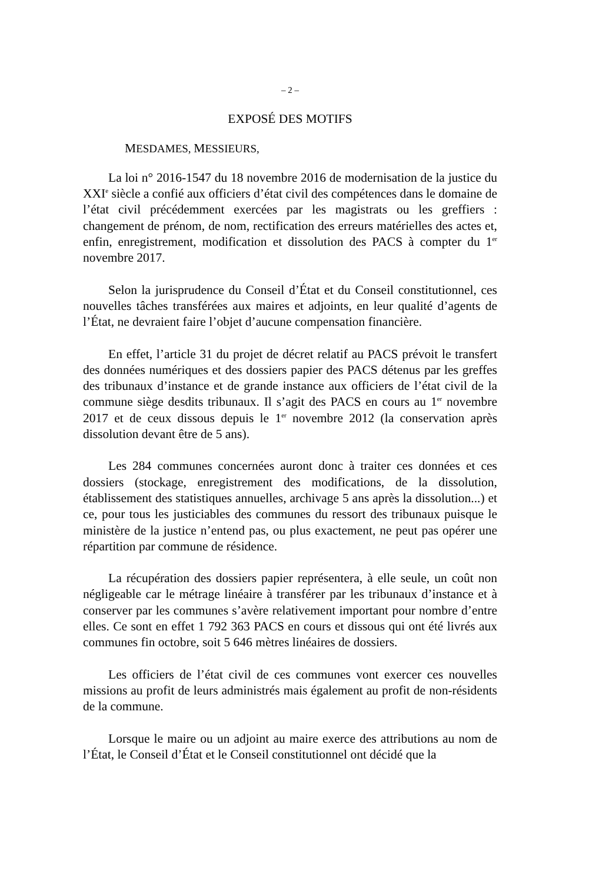– 2 –
EXPOSÉ DES MOTIFS
MESDAMES, MESSIEURS,
La loi n° 2016-1547 du 18 novembre 2016 de modernisation de la justice du XXI<sup>e</sup> siècle a confié aux officiers d’état civil des compétences dans le domaine de l’état civil précédemment exercées par les magistrats ou les greffiers : changement de prénom, de nom, rectification des erreurs matérielles des actes et, enfin, enregistrement, modification et dissolution des PACS à compter du 1<sup>er</sup> novembre 2017.
Selon la jurisprudence du Conseil d’État et du Conseil constitutionnel, ces nouvelles tâches transférées aux maires et adjoints, en leur qualité d’agents de l’État, ne devraient faire l’objet d’aucune compensation financière.
En effet, l’article 31 du projet de décret relatif au PACS prévoit le transfert des données numériques et des dossiers papier des PACS détenus par les greffes des tribunaux d’instance et de grande instance aux officiers de l’état civil de la commune siège desdits tribunaux. Il s’agit des PACS en cours au 1<sup>er</sup> novembre 2017 et de ceux dissous depuis le 1<sup>er</sup> novembre 2012 (la conservation après dissolution devant être de 5 ans).
Les 284 communes concernées auront donc à traiter ces données et ces dossiers (stockage, enregistrement des modifications, de la dissolution, établissement des statistiques annuelles, archivage 5 ans après la dissolution...) et ce, pour tous les justiciables des communes du ressort des tribunaux puisque le ministère de la justice n’entend pas, ou plus exactement, ne peut pas opérer une répartition par commune de résidence.
La récupération des dossiers papier représentera, à elle seule, un coût non négligeable car le métrage linéaire à transférer par les tribunaux d’instance et à conserver par les communes s’avère relativement important pour nombre d’entre elles. Ce sont en effet 1 792 363 PACS en cours et dissous qui ont été livrés aux communes fin octobre, soit 5 646 mètres linéaires de dossiers.
Les officiers de l’état civil de ces communes vont exercer ces nouvelles missions au profit de leurs administrés mais également au profit de non-résidents de la commune.
Lorsque le maire ou un adjoint au maire exerce des attributions au nom de l’État, le Conseil d’État et le Conseil constitutionnel ont décidé que la